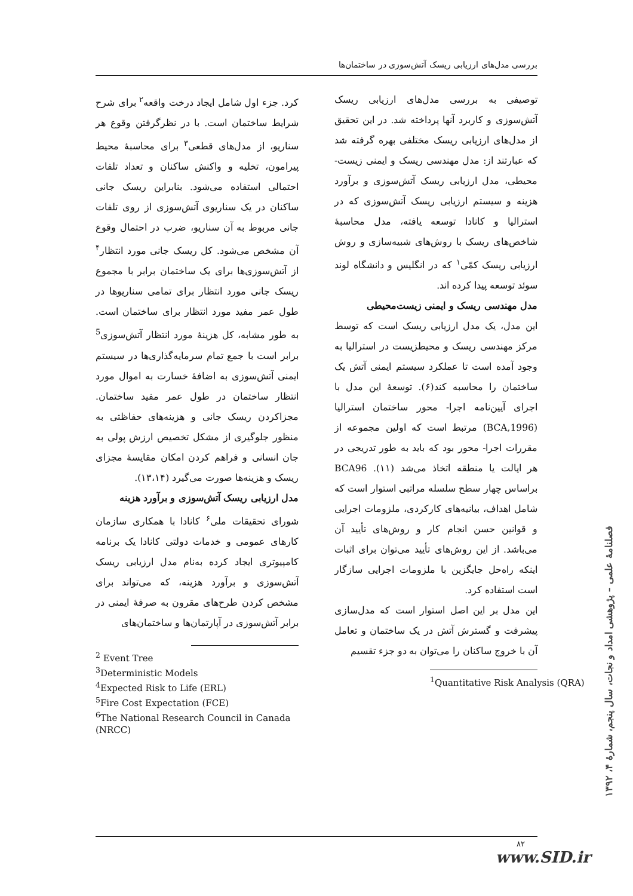بررسی مدل‌های ارزیابی ریسک آتش‌سوزی در ساختمان‌ها
توصیفی به بررسی مدل‌های ارزیابی ریسک آتش‌سوزی و کاربرد آنها پرداخته شد. در این تحقیق از مدل‌های ارزیابی ریسک مختلفی بهره گرفته شد که عبارتند از: مدل مهندسی ریسک و ایمنی زیست- محیطی، مدل ارزیابی ریسک آتش‌سوزی و برآورد هزینه و سیستم ارزیابی ریسک آتش‌سوزی که در استرالیا و کانادا توسعه یافته، مدل محاسبهٔ شاخص‌های ریسک با روش‌های شبیه‌سازی و روش ارزیابی ریسک کمّی<sup>۱</sup> که در انگلیس و دانشگاه لوند سوئد توسعه پیدا کرده اند.
مدل مهندسی ریسک و ایمنی زیست‌محیطی
این مدل، یک مدل ارزیابی ریسک است که توسط مرکز مهندسی ریسک و محیطزیست در استرالیا به وجود آمده است تا عملکرد سیستم ایمنی آتش یک ساختمان را محاسبه کند(۶). توسعهٔ این مدل با اجرای آیین‌نامه اجرا- محور ساختمان استرالیا (BCA,1996) مرتبط است که اولین مجموعه از مقررات اجرا- محور بود که باید به طور تدریجی در هر ایالت یا منطقه اتخاذ می‌شد (۱۱). BCA96 براساس چهار سطح سلسله مراتبی استوار است که شامل اهداف، بیانیه‌های کارکردی، ملزومات اجرایی و قوانین حسن انجام کار و روش‌های تأیید آن می‌باشد. از این روش‌های تأیید می‌توان برای اثبات اینکه راه‌حل جایگزین با ملزومات اجرایی سازگار است استفاده کرد.
این مدل بر این اصل استوار است که مدل‌سازی پیشرفت و گسترش آتش در یک ساختمان و تعامل آن با خروج ساکنان را می‌توان به دو جزء تقسیم
<sup>1</sup> Quantitative Risk Analysis (QRA)
کرد. جزء اول شامل ایجاد درخت واقعه<sup>۲</sup> برای شرح شرایط ساختمان است. با در نظرگرفتن وقوع هر سناریو، از مدل‌های قطعی<sup>۳</sup> برای محاسبهٔ محیط پیرامون، تخلیه و واکنش ساکنان و تعداد تلفات احتمالی استفاده می‌شود. بنابراین ریسک جانی ساکنان در یک سناریوی آتش‌سوزی از روی تلفات جانی مربوط به آن سناریو، ضرب در احتمال وقوع آن مشخص می‌شود. کل ریسک جانی مورد انتظار<sup>۴</sup> از آتش‌سوزی‌ها برای یک ساختمان برابر با مجموع ریسک جانی مورد انتظار برای تمامی سناریوها در طول عمر مفید مورد انتظار برای ساختمان است. به طور مشابه، کل هزینهٔ مورد انتظار آتش‌سوزی<sup>5</sup> برابر است با جمع تمام سرمایه‌گذاری‌ها در سیستم ایمنی آتش‌سوزی به اضافهٔ خسارت به اموال مورد انتظار ساختمان در طول عمر مفید ساختمان. مجزاکردن ریسک جانی و هزینه‌های حفاظتی به منظور جلوگیری از مشکل تخصیص ارزش پولی به جان انسانی و فراهم کردن امکان مقایسهٔ مجزای ریسک و هزینه‌ها صورت می‌گیرد (۱۳،۱۴).
مدل ارزیابی ریسک آتش‌سوزی و برآورد هزینه
شورای تحقیقات ملی<sup>۶</sup> کانادا با همکاری سازمان کارهای عمومی و خدمات دولتی کانادا یک برنامه کامپیوتری ایجاد کرده به‌نام مدل ارزیابی ریسک آتش‌سوزی و برآورد هزینه، که می‌تواند برای مشخص کردن طرح‌های مقرون به صرفهٔ ایمنی در برابر آتش‌سوزی در آپارتمان‌ها و ساختمان‌های
<sup>2</sup> Event Tree
<sup>3</sup> Deterministic Models
<sup>4</sup> Expected Risk to Life (ERL)
<sup>5</sup> Fire Cost Expectation (FCE)
<sup>6</sup> The National Research Council in Canada (NRCC)
فصلنامهٔ علمی – پژوهشی امداد و نجات، سال پنجم، شمارهٔ ۴، ۱۳۹۲
۸۲
www.SID.ir